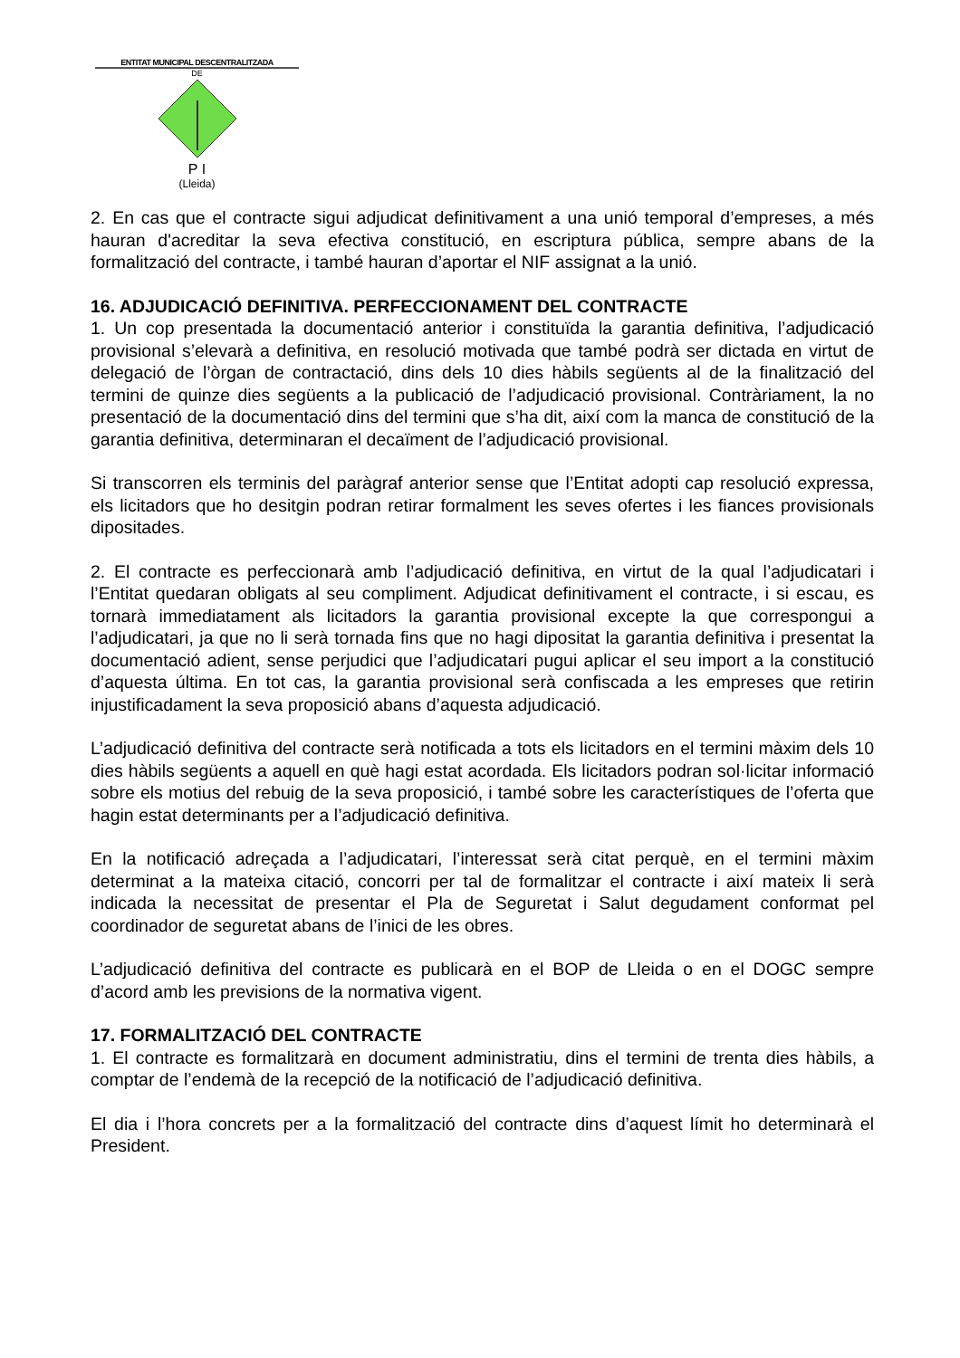ENTITAT MUNICIPAL DESCENTRALITZADA
DE
P I
(Lleida)
2. En cas que el contracte sigui adjudicat definitivament a una unió temporal d’empreses, a més hauran d'acreditar la seva efectiva constitució, en escriptura pública, sempre abans de la formalització del contracte, i també hauran d’aportar el NIF assignat a la unió.
16. ADJUDICACIÓ DEFINITIVA. PERFECCIONAMENT DEL CONTRACTE
1. Un cop presentada la documentació anterior i constituïda la garantia definitiva, l’adjudicació provisional s’elevarà a definitiva, en resolució motivada que també podrà ser dictada en virtut de delegació de l’òrgan de contractació, dins dels 10 dies hàbils següents al de la finalització del termini de quinze dies següents a la publicació de l’adjudicació provisional. Contràriament, la no presentació de la documentació dins del termini que s’ha dit, així com la manca de constitució de la garantia definitiva, determinaran el decaïment de l’adjudicació provisional.
Si transcorren els terminis del paràgraf anterior sense que l’Entitat adopti cap resolució expressa, els licitadors que ho desitgin podran retirar formalment les seves ofertes i les fiances provisionals dipositades.
2. El contracte es perfeccionarà amb l’adjudicació definitiva, en virtut de la qual l’adjudicatari i l’Entitat quedaran obligats al seu compliment. Adjudicat definitivament el contracte, i si escau, es tornarà immediatament als licitadors la garantia provisional excepte la que correspongui a l’adjudicatari, ja que no li serà tornada fins que no hagi dipositat la garantia definitiva i presentat la documentació adient, sense perjudici que l’adjudicatari pugui aplicar el seu import a la constitució d’aquesta última. En tot cas, la garantia provisional serà confiscada a les empreses que retirin injustificadament la seva proposició abans d’aquesta adjudicació.
L’adjudicació definitiva del contracte serà notificada a tots els licitadors en el termini màxim dels 10 dies hàbils següents a aquell en què hagi estat acordada. Els licitadors podran sol·licitar informació sobre els motius del rebuig de la seva proposició, i també sobre les característiques de l’oferta que hagin estat determinants per a l’adjudicació definitiva.
En la notificació adreçada a l’adjudicatari, l’interessat serà citat perquè, en el termini màxim determinat a la mateixa citació, concorri per tal de formalitzar el contracte i així mateix li serà indicada la necessitat de presentar el Pla de Seguretat i Salut degudament conformat pel coordinador de seguretat abans de l’inici de les obres.
L’adjudicació definitiva del contracte es publicarà en el BOP de Lleida o en el DOGC sempre d’acord amb les previsions de la normativa vigent.
17. FORMALITZACIÓ DEL CONTRACTE
1. El contracte es formalitzarà en document administratiu, dins el termini de trenta dies hàbils, a comptar de l’endemà de la recepció de la notificació de l’adjudicació definitiva.
El dia i l’hora concrets per a la formalització del contracte dins d’aquest límit ho determinarà el President.